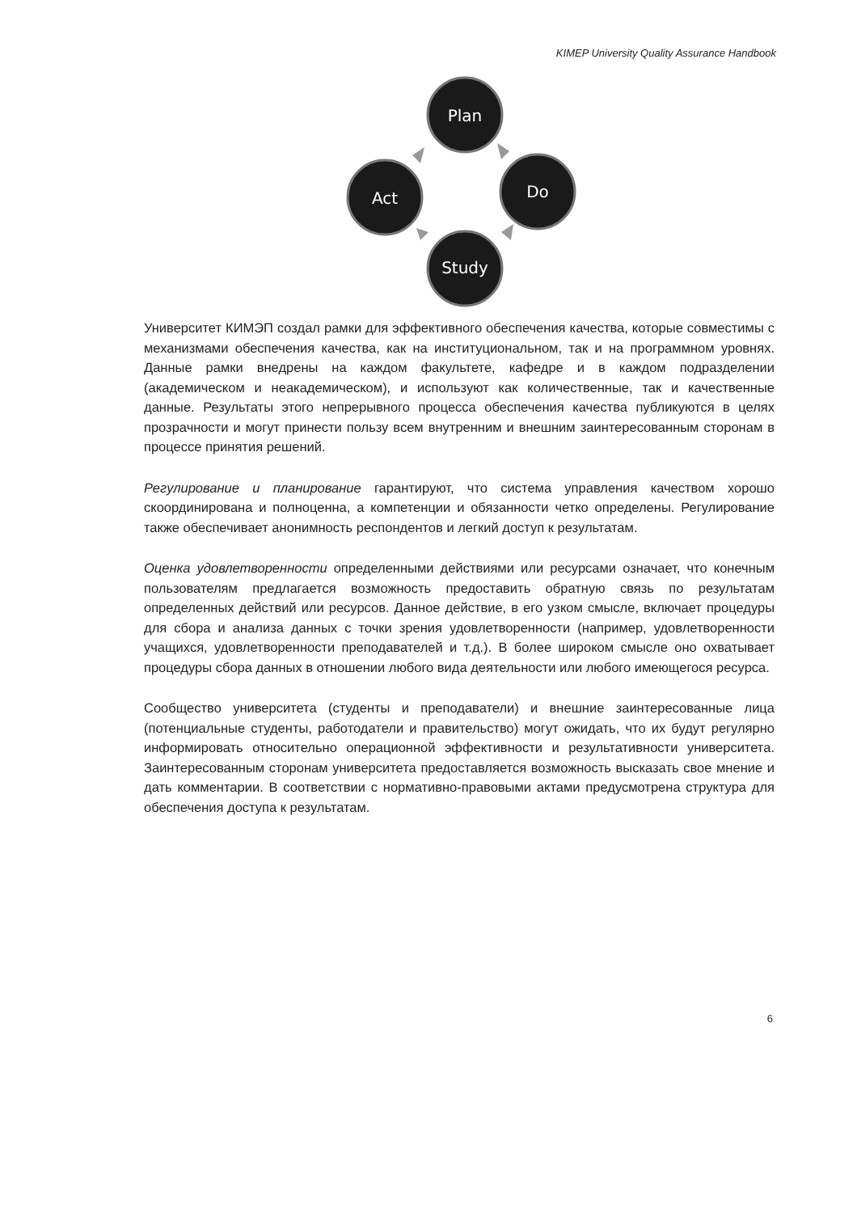KIMEP University Quality Assurance Handbook
Plan
Do
Study
Act
Университет КИМЭП создал рамки для эффективного обеспечения качества, которые совместимы с механизмами обеспечения качества, как на институциональном, так и на программном уровнях. Данные рамки внедрены на каждом факультете, кафедре и в каждом подразделении (академическом и неакадемическом), и используют как количественные, так и качественные данные. Результаты этого непрерывного процесса обеспечения качества публикуются в целях прозрачности и могут принести пользу всем внутренним и внешним заинтересованным сторонам в процессе принятия решений.
Регулирование и планирование гарантируют, что система управления качеством хорошо скоординирована и полноценна, а компетенции и обязанности четко определены. Регулирование также обеспечивает анонимность респондентов и легкий доступ к результатам.
Оценка удовлетворенности определенными действиями или ресурсами означает, что конечным пользователям предлагается возможность предоставить обратную связь по результатам определенных действий или ресурсов. Данное действие, в его узком смысле, включает процедуры для сбора и анализа данных с точки зрения удовлетворенности (например, удовлетворенности учащихся, удовлетворенности преподавателей и т.д.). В более широком смысле оно охватывает процедуры сбора данных в отношении любого вида деятельности или любого имеющегося ресурса.
Сообщество университета (студенты и преподаватели) и внешние заинтересованные лица (потенциальные студенты, работодатели и правительство) могут ожидать, что их будут регулярно информировать относительно операционной эффективности и результативности университета. Заинтересованным сторонам университета предоставляется возможность высказать свое мнение и дать комментарии. В соответствии с нормативно-правовыми актами предусмотрена структура для обеспечения доступа к результатам.
6